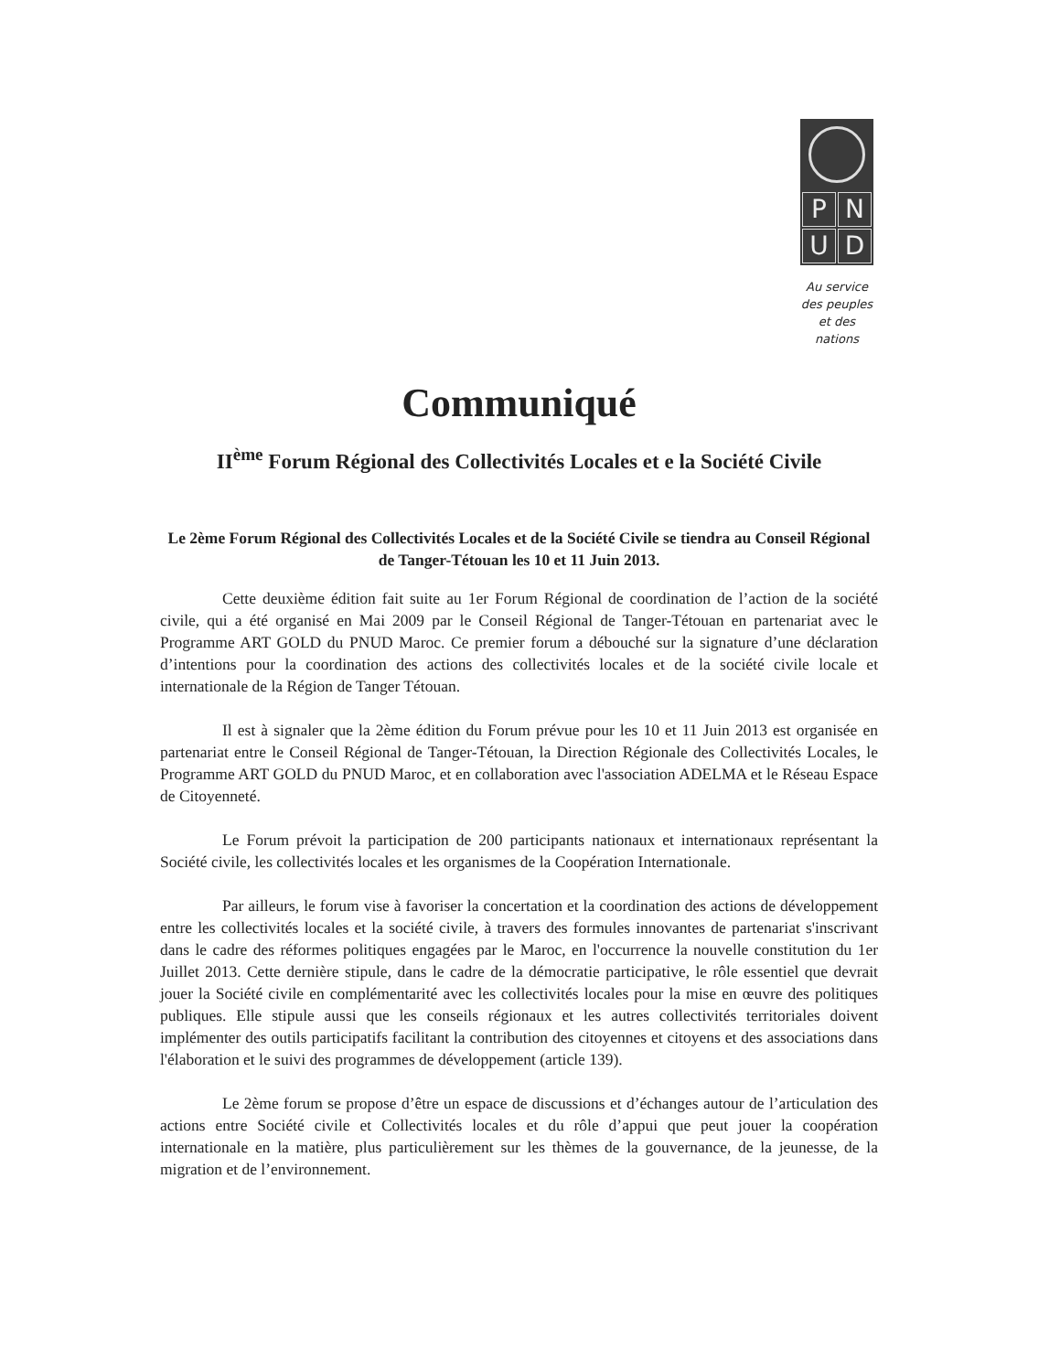PNUD
Au service
des peuples
et des nations
Communiqué
II<sup>ème</sup> Forum Régional des Collectivités Locales et e la Société Civile
Le 2ème Forum Régional des Collectivités Locales et de la Société Civile se tiendra au Conseil Régional de Tanger-Tétouan les 10 et 11 Juin 2013.
Cette deuxième édition fait suite au 1er Forum Régional de coordination de l’action de la société civile, qui a été organisé en Mai 2009 par le Conseil Régional de Tanger-Tétouan en partenariat avec le Programme ART GOLD du PNUD Maroc. Ce premier forum a débouché sur la signature d’une déclaration d’intentions pour la coordination des actions des collectivités locales et de la société civile locale et internationale de la Région de Tanger Tétouan.
Il est à signaler que la 2ème édition du Forum prévue pour les 10 et 11 Juin 2013 est organisée en partenariat entre le Conseil Régional de Tanger-Tétouan, la Direction Régionale des Collectivités Locales, le Programme ART GOLD du PNUD Maroc, et en collaboration avec l'association ADELMA et le Réseau Espace de Citoyenneté.
Le Forum prévoit la participation de 200 participants nationaux et internationaux représentant la Société civile, les collectivités locales et les organismes de la Coopération Internationale.
Par ailleurs, le forum vise à favoriser la concertation et la coordination des actions de développement entre les collectivités locales et la société civile, à travers des formules innovantes de partenariat s'inscrivant dans le cadre des réformes politiques engagées par le Maroc, en l'occurrence la nouvelle constitution du 1er Juillet 2013. Cette dernière stipule, dans le cadre de la démocratie participative, le rôle essentiel que devrait jouer la Société civile en complémentarité avec les collectivités locales pour la mise en œuvre des politiques publiques. Elle stipule aussi que les conseils régionaux et les autres collectivités territoriales doivent implémenter des outils participatifs facilitant la contribution des citoyennes et citoyens et des associations dans l'élaboration et le suivi des programmes de développement (article 139).
Le 2ème forum se propose d’être un espace de discussions et d’échanges autour de l’articulation des actions entre Société civile et Collectivités locales et du rôle d’appui que peut jouer la coopération internationale en la matière, plus particulièrement sur les thèmes de la gouvernance, de la jeunesse, de la migration et de l’environnement.